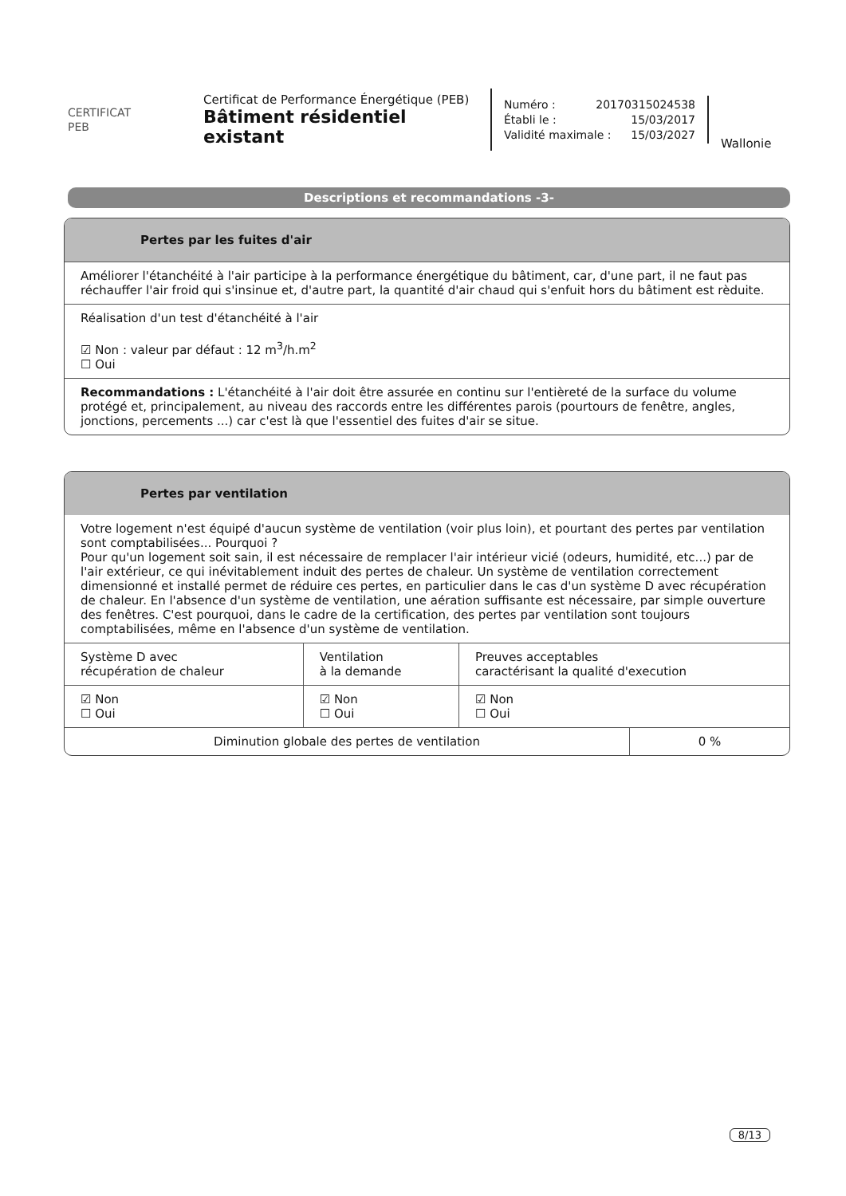CERTIFICAT
PEB
Certificat de Performance Énergétique (PEB)
Bâtiment résidentiel existant
Numéro : 20170315024538
Établi le : 15/03/2017
Validité maximale : 15/03/2027
Wallonie
Descriptions et recommandations -3-
Pertes par les fuites d'air
Améliorer l'étanchéité à l'air participe à la performance énergétique du bâtiment, car, d'une part, il ne faut pas réchauffer l'air froid qui s'insinue et, d'autre part, la quantité d'air chaud qui s'enfuit hors du bâtiment est rèduite.
Réalisation d'un test d'étanchéité à l'air
☑ Non : valeur par défaut : 12 m<sup>3</sup>/h.m<sup>2</sup>
☐ Oui
Recommandations : L'étanchéité à l'air doit être assurée en continu sur l'entièreté de la surface du volume protégé et, principalement, au niveau des raccords entre les différentes parois (pourtours de fenêtre, angles, jonctions, percements ...) car c'est là que l'essentiel des fuites d'air se situe.
Pertes par ventilation
Votre logement n'est équipé d'aucun système de ventilation (voir plus loin), et pourtant des pertes par ventilation sont comptabilisées... Pourquoi ?
Pour qu'un logement soit sain, il est nécessaire de remplacer l'air intérieur vicié (odeurs, humidité, etc...) par de l'air extérieur, ce qui inévitablement induit des pertes de chaleur. Un système de ventilation correctement dimensionné et installé permet de réduire ces pertes, en particulier dans le cas d'un système D avec récupération de chaleur. En l'absence d'un système de ventilation, une aération suffisante est nécessaire, par simple ouverture des fenêtres. C'est pourquoi, dans le cadre de la certification, des pertes par ventilation sont toujours comptabilisées, même en l'absence d'un système de ventilation.
| Système D avec récupération de chaleur | Ventilation à la demande | Preuves acceptables caractérisant la qualité d'execution |
| ☑ Non ☐ Oui | ☑ Non ☐ Oui | ☑ Non ☐ Oui |
| Diminution globale des pertes de ventilation | 0 % |
8/13